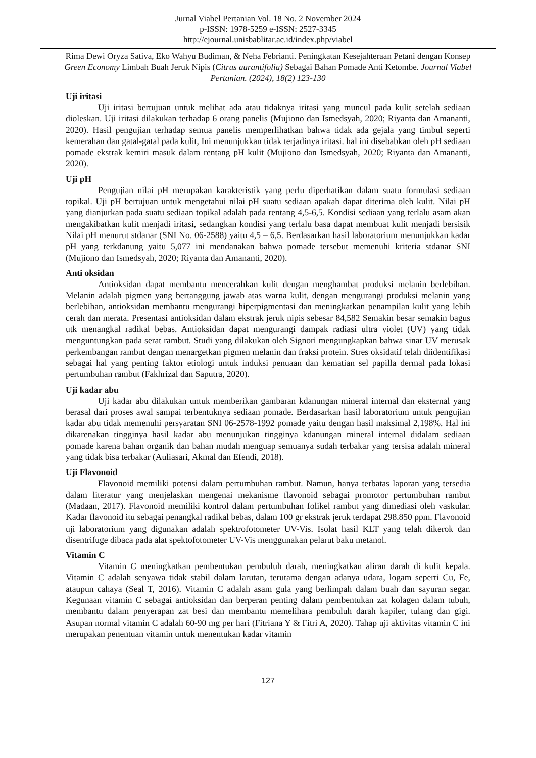Jurnal Viabel Pertanian Vol. 18 No. 2 November 2024
p-ISSN: 1978-5259 e-ISSN: 2527-3345
http://ejournal.unisbablitar.ac.id/index.php/viabel
Rima Dewi Oryza Sativa, Eko Wahyu Budiman, & Neha Febrianti. Peningkatan Kesejahteraan Petani dengan Konsep Green Economy Limbah Buah Jeruk Nipis (Citrus aurantifolia) Sebagai Bahan Pomade Anti Ketombe. Journal Viabel Pertanian. (2024), 18(2) 123-130
Uji iritasi
Uji iritasi bertujuan untuk melihat ada atau tidaknya iritasi yang muncul pada kulit setelah sediaan dioleskan. Uji iritasi dilakukan terhadap 6 orang panelis (Mujiono dan Ismedsyah, 2020; Riyanta dan Amananti, 2020). Hasil pengujian terhadap semua panelis memperlihatkan bahwa tidak ada gejala yang timbul seperti kemerahan dan gatal-gatal pada kulit, Ini menunjukkan tidak terjadinya iritasi. hal ini disebabkan oleh pH sediaan pomade ekstrak kemiri masuk dalam rentang pH kulit (Mujiono dan Ismedsyah, 2020; Riyanta dan Amananti, 2020).
Uji pH
Pengujian nilai pH merupakan karakteristik yang perlu diperhatikan dalam suatu formulasi sediaan topikal. Uji pH bertujuan untuk mengetahui nilai pH suatu sediaan apakah dapat diterima oleh kulit. Nilai pH yang dianjurkan pada suatu sediaan topikal adalah pada rentang 4,5-6,5. Kondisi sediaan yang terlalu asam akan mengakibatkan kulit menjadi iritasi, sedangkan kondisi yang terlalu basa dapat membuat kulit menjadi bersisik Nilai pH menurut stdanar (SNI No. 06-2588) yaitu 4,5 – 6,5. Berdasarkan hasil laboratorium menunjukkan kadar pH yang terkdanung yaitu 5,077 ini mendanakan bahwa pomade tersebut memenuhi kriteria stdanar SNI (Mujiono dan Ismedsyah, 2020; Riyanta dan Amananti, 2020).
Anti oksidan
Antioksidan dapat membantu mencerahkan kulit dengan menghambat produksi melanin berlebihan. Melanin adalah pigmen yang bertanggung jawab atas warna kulit, dengan mengurangi produksi melanin yang berlebihan, antioksidan membantu mengurangi hiperpigmentasi dan meningkatkan penampilan kulit yang lebih cerah dan merata. Presentasi antioksidan dalam ekstrak jeruk nipis sebesar 84,582 Semakin besar semakin bagus utk menangkal radikal bebas. Antioksidan dapat mengurangi dampak radiasi ultra violet (UV) yang tidak menguntungkan pada serat rambut. Studi yang dilakukan oleh Signori mengungkapkan bahwa sinar UV merusak perkembangan rambut dengan menargetkan pigmen melanin dan fraksi protein. Stres oksidatif telah diidentifikasi sebagai hal yang penting faktor etiologi untuk induksi penuaan dan kematian sel papilla dermal pada lokasi pertumbuhan rambut (Fakhrizal dan Saputra, 2020).
Uji kadar abu
Uji kadar abu dilakukan untuk memberikan gambaran kdanungan mineral internal dan eksternal yang berasal dari proses awal sampai terbentuknya sediaan pomade. Berdasarkan hasil laboratorium untuk pengujian kadar abu tidak memenuhi persyaratan SNI 06-2578-1992 pomade yaitu dengan hasil maksimal 2,198%. Hal ini dikarenakan tingginya hasil kadar abu menunjukan tingginya kdanungan mineral internal didalam sediaan pomade karena bahan organik dan bahan mudah menguap semuanya sudah terbakar yang tersisa adalah mineral yang tidak bisa terbakar (Auliasari, Akmal dan Efendi, 2018).
Uji Flavonoid
Flavonoid memiliki potensi dalam pertumbuhan rambut. Namun, hanya terbatas laporan yang tersedia dalam literatur yang menjelaskan mengenai mekanisme flavonoid sebagai promotor pertumbuhan rambut (Madaan, 2017). Flavonoid memiliki kontrol dalam pertumbuhan folikel rambut yang dimediasi oleh vaskular. Kadar flavonoid itu sebagai penangkal radikal bebas, dalam 100 gr ekstrak jeruk terdapat 298.850 ppm. Flavonoid uji laboratorium yang digunakan adalah spektrofotometer UV-Vis. Isolat hasil KLT yang telah dikerok dan disentrifuge dibaca pada alat spektofotometer UV-Vis menggunakan pelarut baku metanol.
Vitamin C
Vitamin C meningkatkan pembentukan pembuluh darah, meningkatkan aliran darah di kulit kepala. Vitamin C adalah senyawa tidak stabil dalam larutan, terutama dengan adanya udara, logam seperti Cu, Fe, ataupun cahaya (Seal T, 2016). Vitamin C adalah asam gula yang berlimpah dalam buah dan sayuran segar. Kegunaan vitamin C sebagai antioksidan dan berperan penting dalam pembentukan zat kolagen dalam tubuh, membantu dalam penyerapan zat besi dan membantu memelihara pembuluh darah kapiler, tulang dan gigi. Asupan normal vitamin C adalah 60-90 mg per hari (Fitriana Y & Fitri A, 2020). Tahap uji aktivitas vitamin C ini merupakan penentuan vitamin untuk menentukan kadar vitamin
127